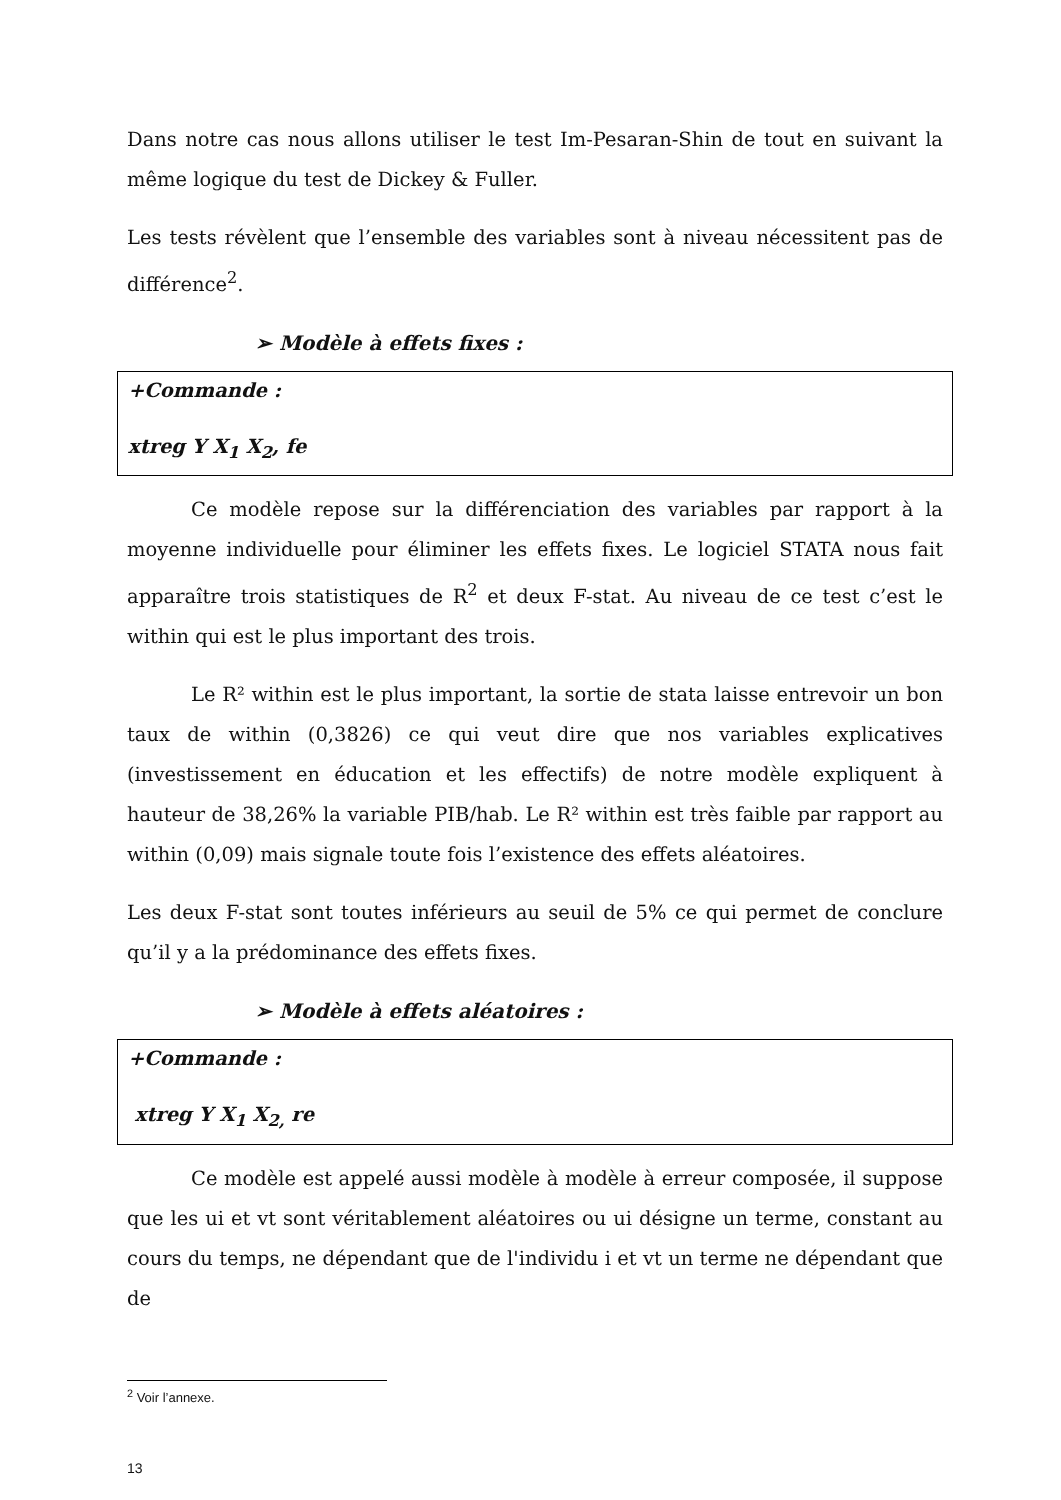Dans notre cas nous allons utiliser le test Im-Pesaran-Shin de tout en suivant la même logique du test de Dickey & Fuller.
Les tests révèlent que l’ensemble des variables sont à niveau nécessitent pas de différence<sup>2</sup>.
➢ Modèle à effets fixes :
+Commande :
xtreg Y X<sub>1</sub> X<sub>2</sub>, fe
Ce modèle repose sur la différenciation des variables par rapport à la moyenne individuelle pour éliminer les effets fixes. Le logiciel STATA nous fait apparaître trois statistiques de R<sup>2</sup> et deux F-stat. Au niveau de ce test c’est le within qui est le plus important des trois.
Le R² within est le plus important, la sortie de stata laisse entrevoir un bon taux de within (0,3826) ce qui veut dire que nos variables explicatives (investissement en éducation et les effectifs) de notre modèle expliquent à hauteur de 38,26% la variable PIB/hab. Le R² within est très faible par rapport au within (0,09) mais signale toute fois l’existence des effets aléatoires.
Les deux F-stat sont toutes inférieurs au seuil de 5% ce qui permet de conclure qu’il y a la prédominance des effets fixes.
➢ Modèle à effets aléatoires :
+Commande :
xtreg Y X<sub>1</sub> X<sub>2,</sub> re
Ce modèle est appelé aussi modèle à modèle à erreur composée, il suppose que les ui et vt sont véritablement aléatoires ou ui désigne un terme, constant au cours du temps, ne dépendant que de l'individu i et vt un terme ne dépendant que de
<sup>2</sup> Voir l’annexe.
13